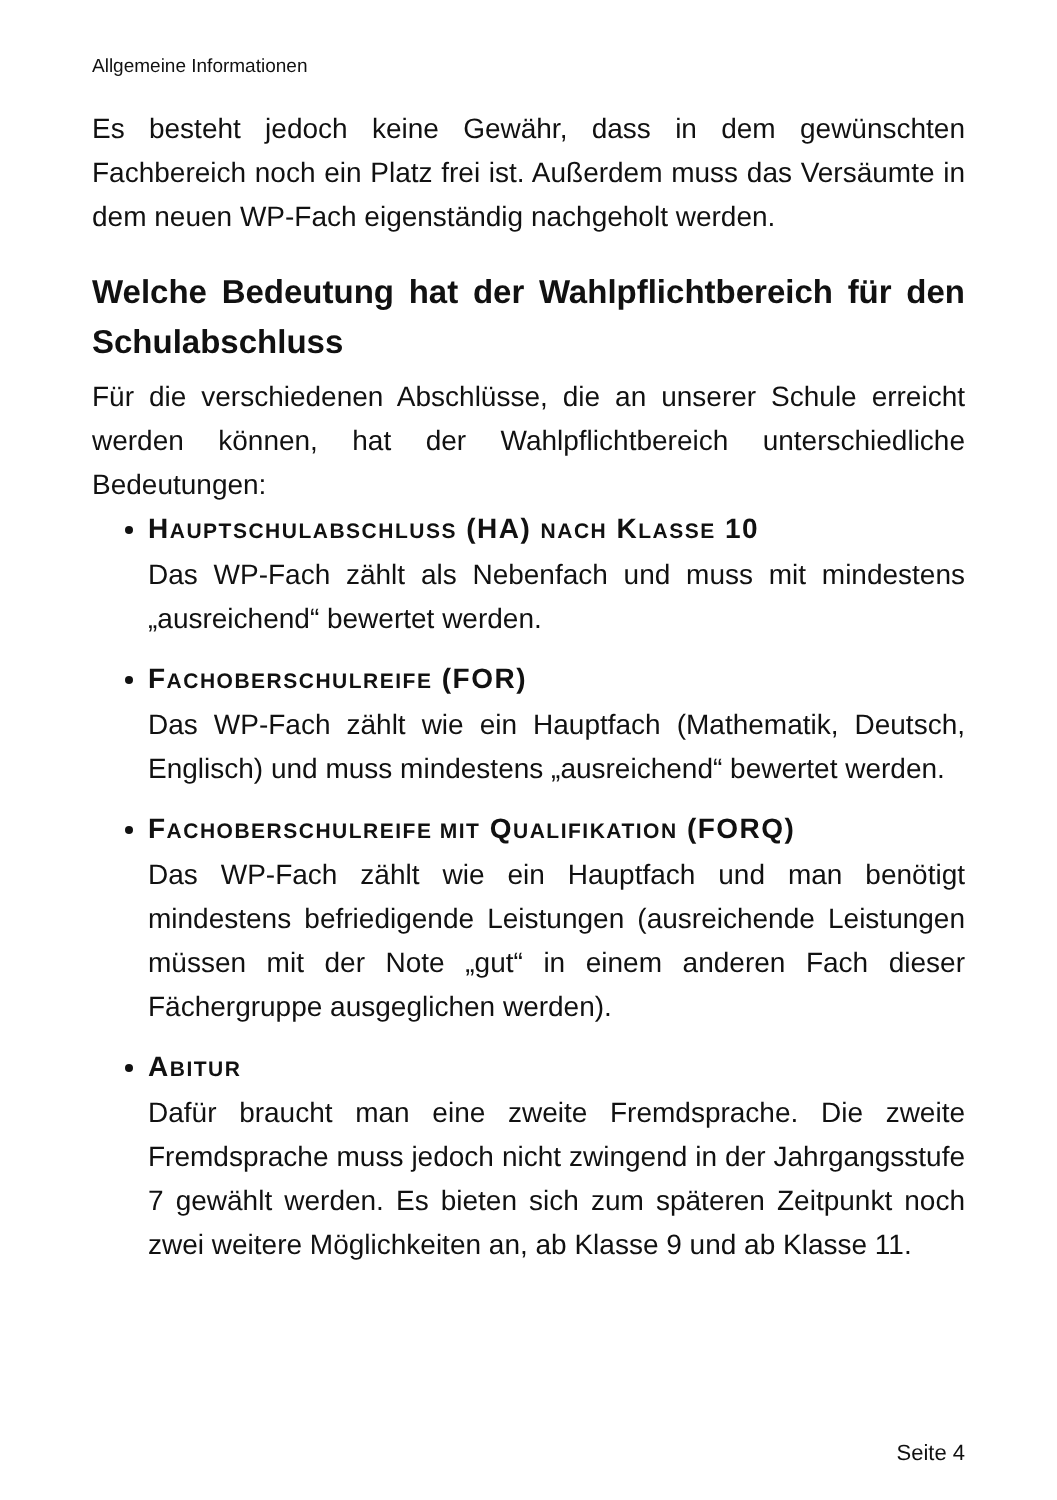Allgemeine Informationen
Es besteht jedoch keine Gewähr, dass in dem gewünschten Fachbereich noch ein Platz frei ist. Außerdem muss das Versäumte in dem neuen WP-Fach eigenständig nachgeholt werden.
Welche Bedeutung hat der Wahlpflichtbereich für den Schulabschluss
Für die verschiedenen Abschlüsse, die an unserer Schule erreicht werden können, hat der Wahlpflichtbereich unterschiedliche Bedeutungen:
HAUPTSCHULABSCHLUSS (HA) NACH KLASSE 10
Das WP-Fach zählt als Nebenfach und muss mit mindestens „ausreichend“ bewertet werden.
FACHOBERSCHULREIFE (FOR)
Das WP-Fach zählt wie ein Hauptfach (Mathematik, Deutsch, Englisch) und muss mindestens „ausreichend“ bewertet werden.
FACHOBERSCHULREIFE MIT QUALIFIKATION (FORQ)
Das WP-Fach zählt wie ein Hauptfach und man benötigt mindestens befriedigende Leistungen (ausreichende Leistungen müssen mit der Note „gut“ in einem anderen Fach dieser Fächergruppe ausgeglichen werden).
ABITUR
Dafür braucht man eine zweite Fremdsprache. Die zweite Fremdsprache muss jedoch nicht zwingend in der Jahrgangsstufe 7 gewählt werden. Es bieten sich zum späteren Zeitpunkt noch zwei weitere Möglichkeiten an, ab Klasse 9 und ab Klasse 11.
Seite 4